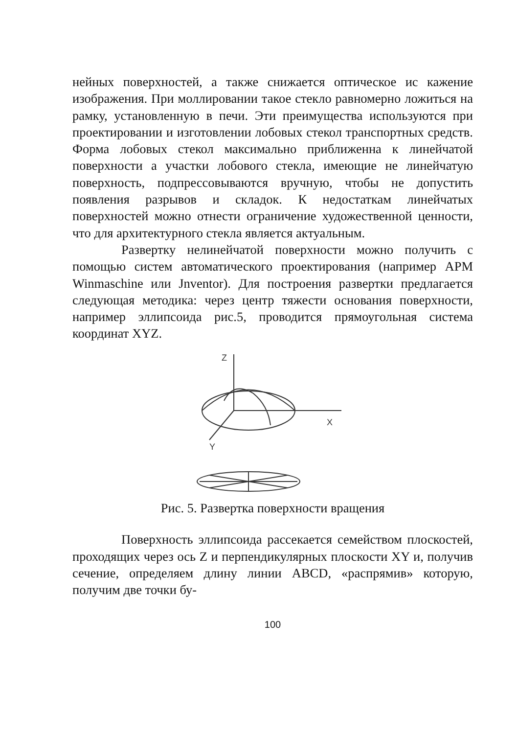нейных поверхностей, а также снижается оптическое ис кажение изображения. При моллировании такое стекло равномерно ложиться на рамку, установленную в печи. Эти преимущества используются при проектировании и изготовлении лобовых стекол транспортных средств. Форма лобовых стекол максимально приближенна к линейчатой поверхности а участки лобового стекла, имеющие не линейчатую поверхность, подпрессовываются вручную, чтобы не допустить появления разрывов и складок. К недостаткам линейчатых поверхностей можно отнести ограничение художественной ценности, что для архитектурного стекла является актуальным.
Развертку нелинейчатой поверхности можно получить с помощью систем автоматического проектирования (например APM Winmaschine или Jnventor). Для построения развертки предлагается следующая методика: через центр тяжести основания поверхности, например эллипсоида рис.5, проводится прямоугольная система координат XYZ.
Z
X
Y
Рис. 5. Развертка поверхности вращения
Поверхность эллипсоида рассекается семейством плоскостей, проходящих через ось Z и перпендикулярных плоскости XY и, получив сечение, определяем длину линии ABCD, «распрямив» которую, получим две точки бу-
100